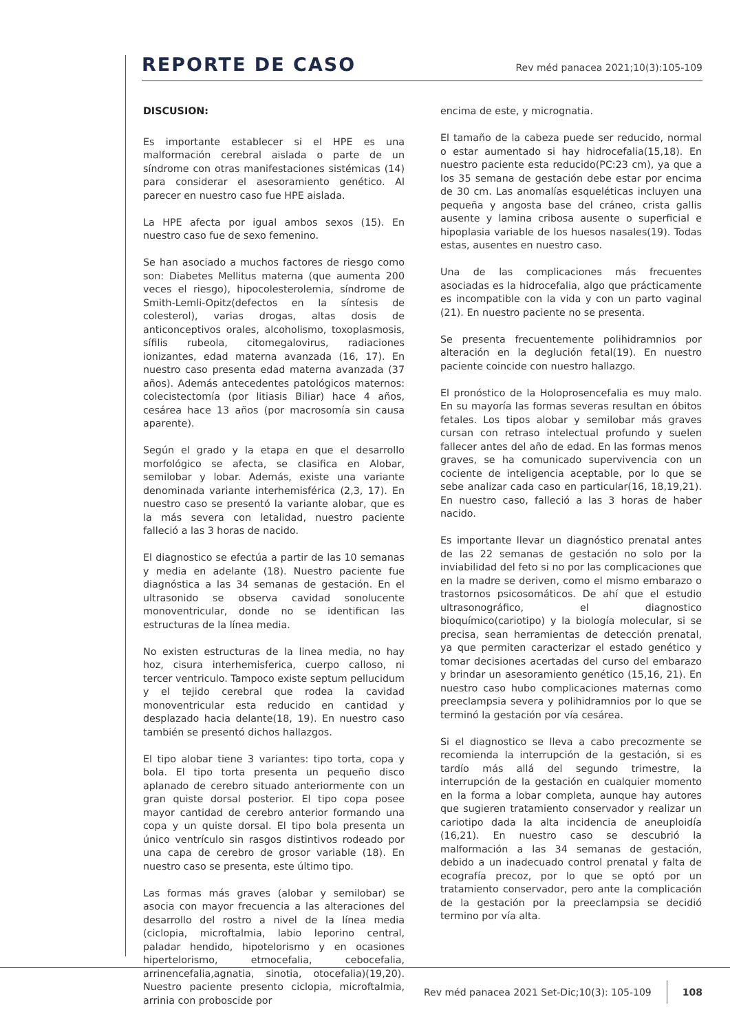REPORTE DE CASO
Rev méd panacea 2021;10(3):105-109
DISCUSION:
Es importante establecer si el HPE es una malformación cerebral aislada o parte de un síndrome con otras manifestaciones sistémicas (14) para considerar el asesoramiento genético. Al parecer en nuestro caso fue HPE aislada.
La HPE afecta por igual ambos sexos (15). En nuestro caso fue de sexo femenino.
Se han asociado a muchos factores de riesgo como son: Diabetes Mellitus materna (que aumenta 200 veces el riesgo), hipocolesterolemia, síndrome de Smith-Lemli-Opitz(defectos en la síntesis de colesterol), varias drogas, altas dosis de anticonceptivos orales, alcoholismo, toxoplasmosis, sífilis rubeola, citomegalovirus, radiaciones ionizantes, edad materna avanzada (16, 17). En nuestro caso presenta edad materna avanzada (37 años). Además antecedentes patológicos maternos: colecistectomía (por litiasis Biliar) hace 4 años, cesárea hace 13 años (por macrosomía sin causa aparente).
Según el grado y la etapa en que el desarrollo morfológico se afecta, se clasifica en Alobar, semilobar y lobar. Además, existe una variante denominada variante interhemisférica (2,3, 17). En nuestro caso se presentó la variante alobar, que es la más severa con letalidad, nuestro paciente falleció a las 3 horas de nacido.
El diagnostico se efectúa a partir de las 10 semanas y media en adelante (18). Nuestro paciente fue diagnóstica a las 34 semanas de gestación. En el ultrasonido se observa cavidad sonolucente monoventricular, donde no se identifican las estructuras de la línea media.
No existen estructuras de la linea media, no hay hoz, cisura interhemisferica, cuerpo calloso, ni tercer ventriculo. Tampoco existe septum pellucidum y el tejido cerebral que rodea la cavidad monoventricular esta reducido en cantidad y desplazado hacia delante(18, 19). En nuestro caso también se presentó dichos hallazgos.
El tipo alobar tiene 3 variantes: tipo torta, copa y bola. El tipo torta presenta un pequeño disco aplanado de cerebro situado anteriormente con un gran quiste dorsal posterior. El tipo copa posee mayor cantidad de cerebro anterior formando una copa y un quiste dorsal. El tipo bola presenta un único ventrículo sin rasgos distintivos rodeado por una capa de cerebro de grosor variable (18). En nuestro caso se presenta, este último tipo.
Las formas más graves (alobar y semilobar) se asocia con mayor frecuencia a las alteraciones del desarrollo del rostro a nivel de la línea media (ciclopia, microftalmia, labio leporino central, paladar hendido, hipotelorismo y en ocasiones hipertelorismo, etmocefalia, cebocefalia, arrinencefalia,agnatia, sinotia, otocefalia)(19,20). Nuestro paciente presento ciclopia, microftalmia, arrinia con proboscide por
encima de este, y micrognatia.
El tamaño de la cabeza puede ser reducido, normal o estar aumentado si hay hidrocefalia(15,18). En nuestro paciente esta reducido(PC:23 cm), ya que a los 35 semana de gestación debe estar por encima de 30 cm. Las anomalías esqueléticas incluyen una pequeña y angosta base del cráneo, crista gallis ausente y lamina cribosa ausente o superficial e hipoplasia variable de los huesos nasales(19). Todas estas, ausentes en nuestro caso.
Una de las complicaciones más frecuentes asociadas es la hidrocefalia, algo que prácticamente es incompatible con la vida y con un parto vaginal (21). En nuestro paciente no se presenta.
Se presenta frecuentemente polihidramnios por alteración en la deglución fetal(19). En nuestro paciente coincide con nuestro hallazgo.
El pronóstico de la Holoprosencefalia es muy malo. En su mayoría las formas severas resultan en óbitos fetales. Los tipos alobar y semilobar más graves cursan con retraso intelectual profundo y suelen fallecer antes del año de edad. En las formas menos graves, se ha comunicado supervivencia con un cociente de inteligencia aceptable, por lo que se sebe analizar cada caso en particular(16, 18,19,21). En nuestro caso, falleció a las 3 horas de haber nacido.
Es importante llevar un diagnóstico prenatal antes de las 22 semanas de gestación no solo por la inviabilidad del feto si no por las complicaciones que en la madre se deriven, como el mismo embarazo o trastornos psicosomáticos. De ahí que el estudio ultrasonográfico, el diagnostico bioquímico(cariotipo) y la biología molecular, si se precisa, sean herramientas de detección prenatal, ya que permiten caracterizar el estado genético y tomar decisiones acertadas del curso del embarazo y brindar un asesoramiento genético (15,16, 21). En nuestro caso hubo complicaciones maternas como preeclampsia severa y polihidramnios por lo que se terminó la gestación por vía cesárea.
Si el diagnostico se lleva a cabo precozmente se recomienda la interrupción de la gestación, si es tardío más allá del segundo trimestre, la interrupción de la gestación en cualquier momento en la forma a lobar completa, aunque hay autores que sugieren tratamiento conservador y realizar un cariotipo dada la alta incidencia de aneuploidía (16,21). En nuestro caso se descubrió la malformación a las 34 semanas de gestación, debido a un inadecuado control prenatal y falta de ecografía precoz, por lo que se optó por un tratamiento conservador, pero ante la complicación de la gestación por la preeclampsia se decidió termino por vía alta.
Rev méd panacea 2021 Set-Dic;10(3): 105-109
108